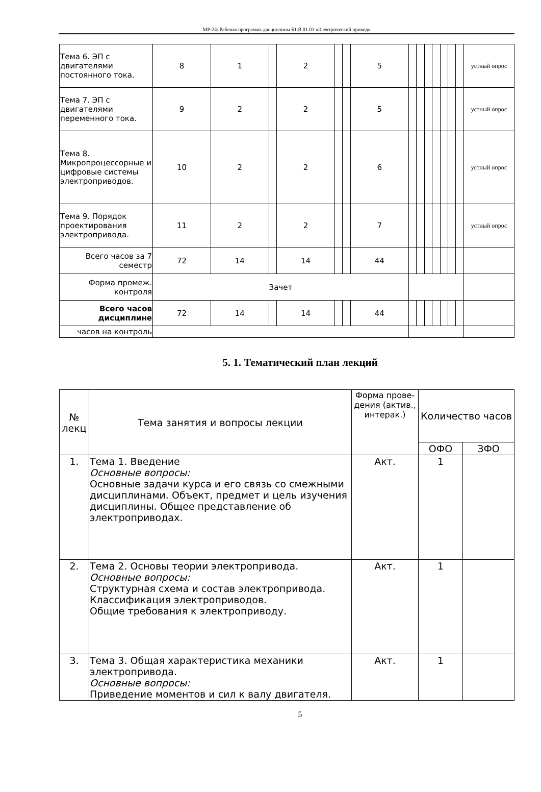МР-24: Рабочая программа дисциплины Б1.В.01.03 «Электрический привод»
| Тема 6. ЭП с двигателями постоянного тока. | 8 | 1 | | 2 | | | 5 | | | | | | | | устный опрос |
| Тема 7. ЭП с двигателями переменного тока. | 9 | 2 | | 2 | | | 5 | | | | | | | | устный опрос |
| Тема 8. Микропроцессорные и цифровые системы электроприводов. | 10 | 2 | | 2 | | | 6 | | | | | | | | устный опрос |
| Тема 9. Порядок проектирования электропривода. | 11 | 2 | | 2 | | | 7 | | | | | | | | устный опрос |
| Всего часов за 7 семестр | 72 | 14 | | 14 | | | 44 | | | | | | | | |
| Форма промеж. контроля | Зачет | | | | | | | | | | | | | | |
| Всего часов дисциплине | 72 | 14 | | 14 | | | 44 | | | | | | | | |
| часов на контроль | | | | | | | | | | | | | | | |
5. 1. Тематический план лекций
| № лекц | Тема занятия и вопросы лекции | Форма прове-дения (актив., интерак.) | Количество часов | |
| --- | --- | --- | --- | --- |
| | | | ОФО | ЗФО |
| 1. | Тема 1. Введение Основные вопросы: Основные задачи курса и его связь со смежными дисциплинами. Объект, предмет и цель изучения дисциплины. Общее представление об электроприводах. | Акт. | 1 | |
| 2. | Тема 2. Основы теории электропривода. Основные вопросы: Структурная схема и состав электропривода. Классификация электроприводов. Общие требования к электроприводу. | Акт. | 1 | |
| 3. | Тема 3. Общая характеристика механики электропривода. Основные вопросы: Приведение моментов и сил к валу двигателя. | Акт. | 1 | |
5